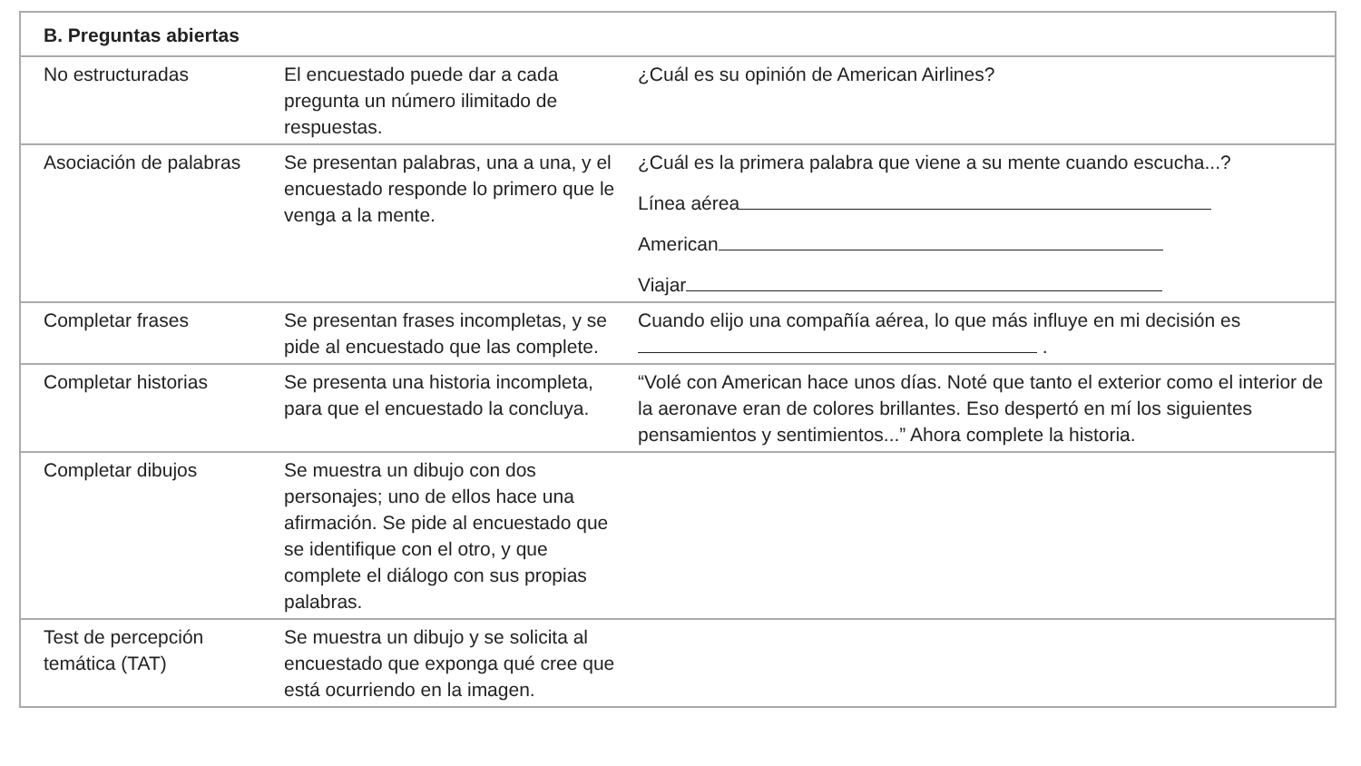| B. Preguntas abiertas | | |
| --- | --- | --- |
| No estructuradas | El encuestado puede dar a cada pregunta un número ilimitado de respuestas. | ¿Cuál es su opinión de American Airlines? |
| Asociación de palabras | Se presentan palabras, una a una, y el encuestado responde lo primero que le venga a la mente. | ¿Cuál es la primera palabra que viene a su mente cuando escucha...? Línea aérea American Viajar |
| Completar frases | Se presentan frases incompletas, y se pide al encuestado que las complete. | Cuando elijo una compañía aérea, lo que más influye en mi decisión es . |
| Completar historias | Se presenta una historia incompleta, para que el encuestado la concluya. | “Volé con American hace unos días. Noté que tanto el exterior como el interior de la aeronave eran de colores brillantes. Eso despertó en mí los siguientes pensamientos y sentimientos...” Ahora complete la historia. |
| Completar dibujos | Se muestra un dibujo con dos personajes; uno de ellos hace una afirmación. Se pide al encuestado que se identifique con el otro, y que complete el diálogo con sus propias palabras. | |
| Test de percepción temática (TAT) | Se muestra un dibujo y se solicita al encuestado que exponga qué cree que está ocurriendo en la imagen. | |